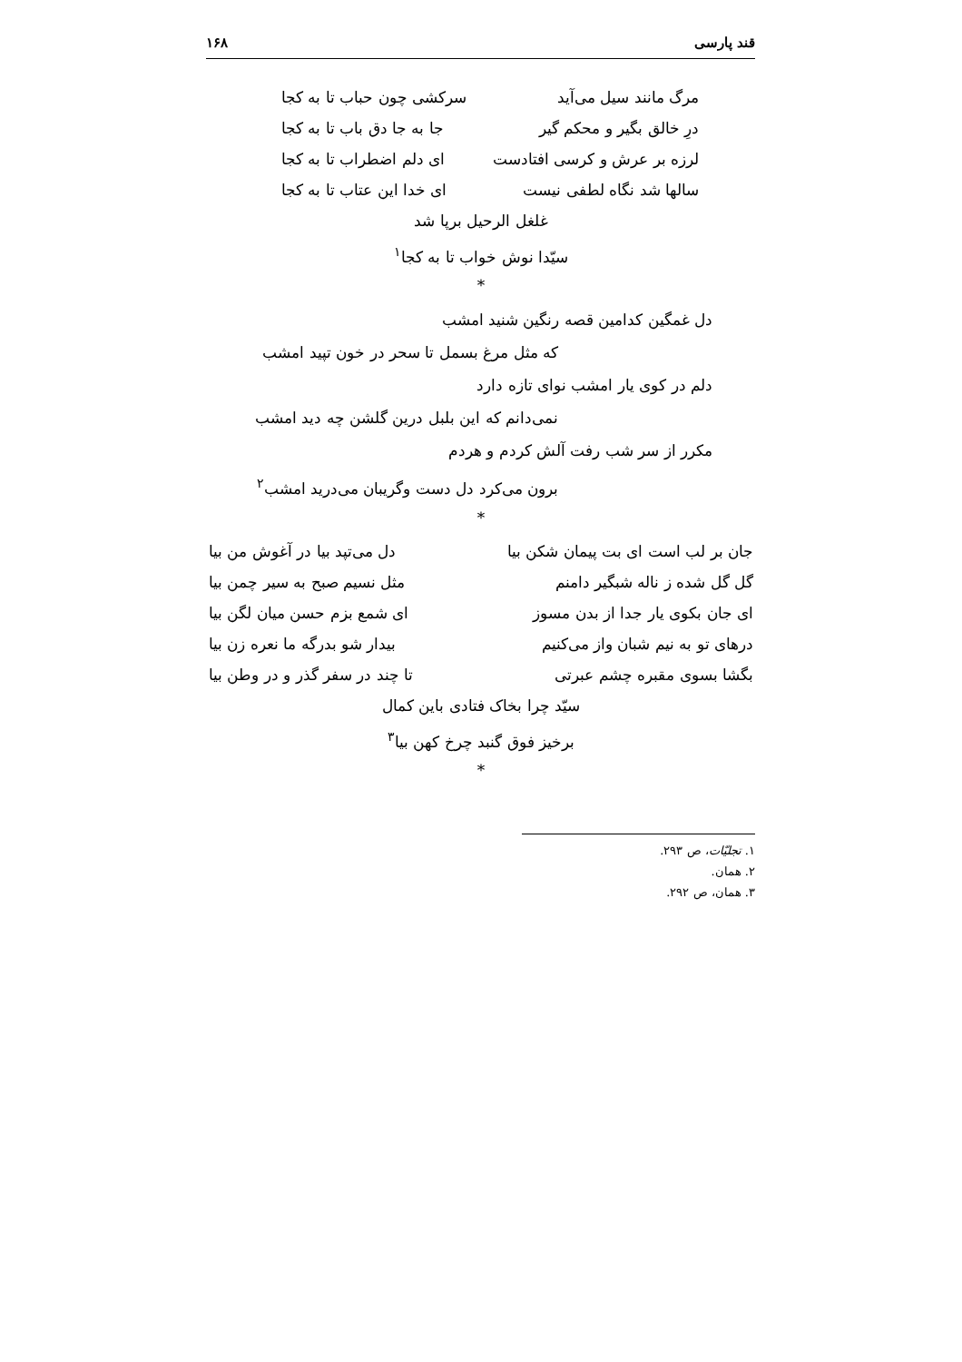قند پارسی ۱۶۸
مرگ مانند سیل می‌آید سرکشی چون حباب تا به کجا
درِ خالق بگیر و محکم گیر جا به جا دق باب تا به کجا
لرزه بر عرش و کرسی افتادست ای دلم اضطراب تا به کجا
سالها شد نگاه لطفی نیست ای خدا این عتاب تا به کجا
غلغل الرحیل برپا شد
سیّدا نوش خواب تا به کجا<sup>۱</sup>
*
دل غمگین کدامین قصه رنگین شنید امشب
که مثل مرغ بسمل تا سحر در خون تپید امشب
دلم در کوی یار امشب نوای تازه دارد
نمی‌دانم که این بلبل درین گلشن چه دید امشب
مکرر از سر شب رفت آلش کردم و هردم
برون می‌کرد دل دست وگریبان می‌درید امشب<sup>۲</sup>
*
جان بر لب است ای بت پیمان شکن بیا دل می‌تپد بیا در آغوش من بیا
گل گل شده ز ناله شبگیر دامنم مثل نسیم صبح به سیر چمن بیا
ای جان بکوی یار جدا از بدن مسوز ای شمع بزم حسن میان لگن بیا
درهای تو به نیم شبان واز می‌کنیم بیدار شو بدرگه ما نعره زن بیا
بگشا بسوی مقبره چشم عبرتی تا چند در سفر گذر و در وطن بیا
سیّد چرا بخاک فتادی باین کمال
برخیز فوق گنبد چرخ کهن بیا<sup>۳</sup>
*
۱. تجلیّات، ص ۲۹۳.
۲. همان.
۳. همان، ص ۲۹۲.